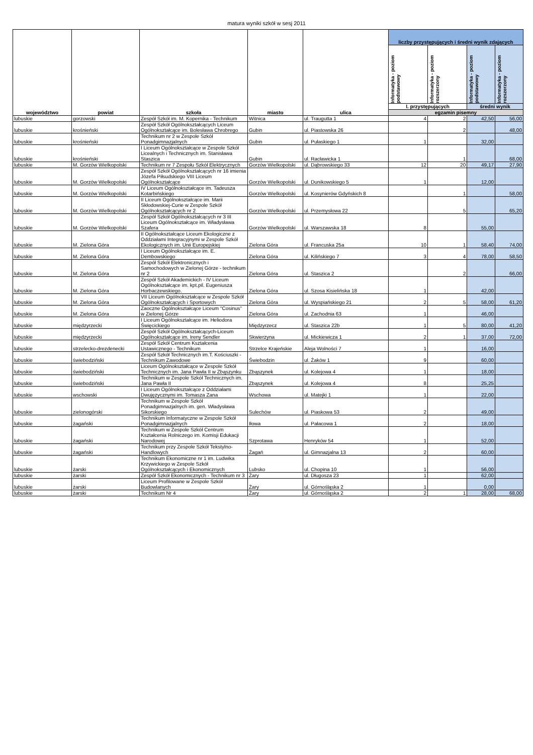matura wyniki szkół w sesj 2011
| województwo | powiat | szkoła | miasto | ulica | liczby przystępujących i średni wynik zdających | | | |
| --- | --- | --- | --- | --- | --- | --- | --- | --- |
| | | | | | Informatyka - poziom podstawowy | Informatyka - poziom rozszerzony | Informatyka - poziom podstawowy | Informatyka - poziom rozszerzony |
| | | | | | l. przystępujących | | średni wynik | |
| | | | | | egzamin pisemny | | | |
| lubuskie | gorzowski | Zespół Szkół im. M. Kopernika - Technikum | Witnica | ul. Traugutta 1 | 4 | 2 | 42,50 | 56,00 |
| lubuskie | krośnieński | Zespół Szkół Ogólnokształcących Liceum Ogólnokształcące im. Bolesława Chrobrego | Gubin | ul. Piastowska 26 | | 2 | | 48,00 |
| lubuskie | krośnieński | Technikum nr 2 w Zespole Szkół Ponadgimnazjalnych | Gubin | ul. Pułaskiego 1 | 1 | | 32,00 | |
| lubuskie | krośnieński | I Liceum Ogólnokształcące w Zespole Szkół Licealnych i Technicznych im. Stanisława Staszica | Gubin | ul. Racławicka 1 | | 1 | | 68,00 |
| lubuskie | M. Gorzów Wielkopolski | Technikum nr 7 Zespołu Szkół Elektrycznych | Gorzów Wielkopolski | ul. Dąbrowskiego 33 | 12 | 20 | 49,17 | 27,90 |
| lubuskie | M. Gorzów Wielkopolski | Zespół Szkół Ogólnokształcących nr 16 imienia Józefa Piłsudskiego VIII Liceum Ogólnokształcące | Gorzów Wielkopolski | ul. Dunikowskiego 5 | 1 | | 12,00 | |
| lubuskie | M. Gorzów Wielkopolski | IV Liceum Ogólnokształcące im. Tadeusza Kotarbińskiego | Gorzów Wielkopolski | ul. Kosynierów Gdyńskich 8 | | 1 | | 58,00 |
| lubuskie | M. Gorzów Wielkopolski | II Liceum Ogólnokształcące im. Marii Skłodowskiej-Curie w Zespole Szkół Ogólnokształcących nr 2 | Gorzów Wielkopolski | ul. Przemysłowa 22 | | 5 | | 65,20 |
| lubuskie | M. Gorzów Wielkopolski | Zespół Szkół Ogólnokształcących nr 3 III Liceum Ogólnokształcące im. Władysława Szafera | Gorzów Wielkopolski | ul. Warszawska 18 | 8 | | 55,00 | |
| lubuskie | M. Zielona Góra | II Ogólnokształcące Liceum Ekologiczne z Oddziałami Integracyjnymi w Zespole Szkół Ekologicznych im. Unii Europejskiej | Zielona Góra | ul. Francuska 25a | 10 | 1 | 58,40 | 74,00 |
| lubuskie | M. Zielona Góra | I Liceum Ogólnokształcące im. E. Dembowskiego | Zielona Góra | ul. Kilińskiego 7 | 3 | 4 | 78,00 | 58,50 |
| lubuskie | M. Zielona Góra | Zespół Szkół Elektronicznych i Samochodowych w Zielonej Górze - technikum nr 2 | Zielona Góra | ul. Staszica 2 | | 2 | | 66,00 |
| lubuskie | M. Zielona Góra | Zespół Szkół Akademickich - IV Liceum Ogólnokształcące im. kpt.pil. Eugeniusza Horbaczewskiego. | Zielona Góra | ul. Szosa Kisielińska 18 | 1 | | 42,00 | |
| lubuskie | M. Zielona Góra | VII Liceum Ogólnokształcące w Zespole Szkół Ogólnokształcących i Sportowych | Zielona Góra | ul. Wyspiańskiego 21 | 2 | 5 | 58,00 | 61,20 |
| lubuskie | M. Zielona Góra | Zaoczne Ogólnokształcące Liceum "Cosinus" w Zielonej Górze | Zielona Góra | ul. Zachodnia 63 | 1 | | 46,00 | |
| lubuskie | międzyrzecki | I Liceum Ogólnokształcące im. Heliodora Święcickiego | Międzyrzecz | ul. Staszica 22b | 1 | 5 | 80,00 | 41,20 |
| lubuskie | międzyrzecki | Zespół Szkół Ogólnokształcących-Liceum Ogólnokształcące im. Ireny Sendler | Skwierzyna | ul. Mickiewicza 1 | 2 | 1 | 37,00 | 72,00 |
| lubuskie | strzelecko-drezdenecki | Zespół Szkół Centrum Kształcenia Ustawicznego - Technikum | Strzelce Krajeńskie | Aleja Wolności 7 | 1 | | 16,00 | |
| lubuskie | świebodziński | Zespół Szkół Technicznych im.T. Kościuszki - Technikum Zawodowe | Świebodzin | ul. Żaków 1 | 9 | | 60,00 | |
| lubuskie | świebodziński | Liceum Ogólnokształcące w Zespole Szkół Technicznych im. Jana Pawła II w Zbąszynku | Zbąszynek | ul. Kolejowa 4 | 1 | | 18,00 | |
| lubuskie | świebodziński | Technikum w Zespole Szkół Technicznych im. Jana Pawła II | Zbąszynek | ul. Kolejowa 4 | 8 | | 25,25 | |
| lubuskie | wschowski | I Liceum Ogólnokształcące z Oddziałami Dwujęzycznymi im. Tomasza Zana | Wschowa | ul. Matejki 1 | 1 | | 22,00 | |
| lubuskie | zielonogórski | Technikum w Zespole Szkół Ponadgimnazjalnych im. gen. Władysława Sikorskiego | Sulechów | ul. Piaskowa 53 | 2 | | 49,00 | |
| lubuskie | żagański | Technikum Informatyczne w Zespole Szkół Ponadgimnazjalnych | Iłowa | ul. Pałacowa 1 | 2 | | 18,00 | |
| lubuskie | żagański | Technikum w Zespole Szkół Centrum Kształcenia Rolniczego im. Komisji Edukacji Narodowej | Szprotawa | Henryków 54 | 1 | | 52,00 | |
| lubuskie | żagański | Technikum przy Zespole Szkół Tekstylno-Handlowych | Żagań | ul. Gimnazjalna 13 | 2 | | 60,00 | |
| lubuskie | żarski | Technikum Ekonomiczne nr 1 im. Ludwika Krzywickiego w Zespole Szkół Ogólnokształcących i Ekonomicznych | Lubsko | ul. Chopina 10 | 1 | | 56,00 | |
| lubuskie | żarski | Zespół Szkół Ekonomicznych - Technikum nr 3 | Żary | ul. Długosza 23 | 1 | | 62,00 | |
| lubuskie | żarski | Liceum Profilowane w Zespole Szkół Budowlanych | Żary | ul. Górnośląska 2 | 1 | | 0,00 | |
| lubuskie | żarski | Technikum Nr 4 | Żary | ul. Górnośląska 2 | 2 | 1 | 28,00 | 68,00 |